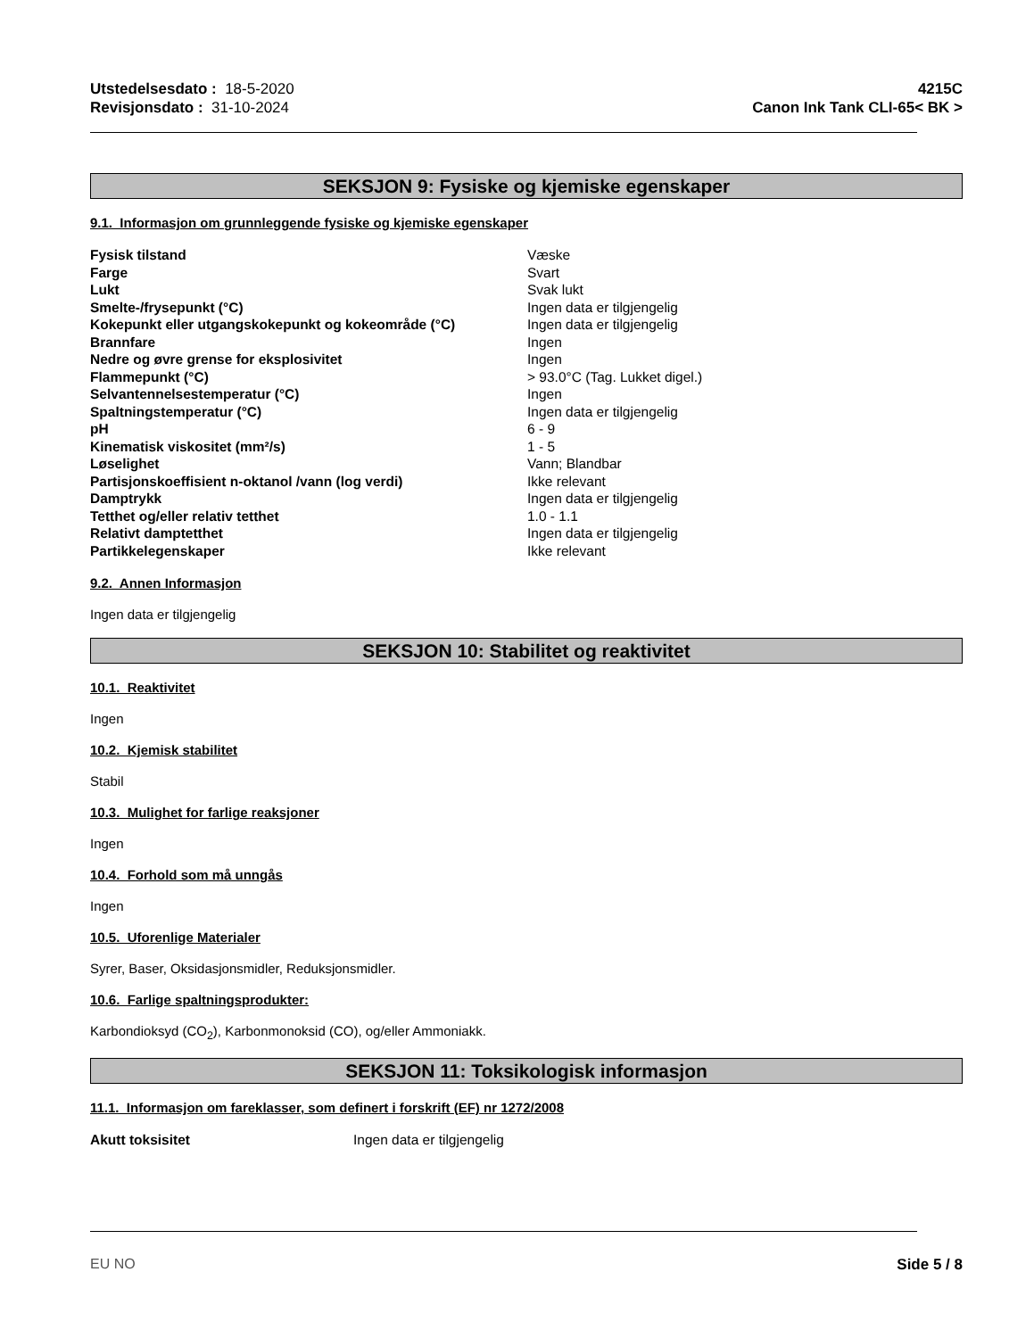Utstedelsesdato : 18-5-2020
Revisjonsdato : 31-10-2024
4215C
Canon Ink Tank CLI-65< BK >
SEKSJON 9: Fysiske og kjemiske egenskaper
9.1. Informasjon om grunnleggende fysiske og kjemiske egenskaper
| Fysisk tilstand | Væske |
| Farge | Svart |
| Lukt | Svak lukt |
| Smelte-/frysepunkt (°C) | Ingen data er tilgjengelig |
| Kokepunkt eller utgangskokepunkt og kokeområde (°C) | Ingen data er tilgjengelig |
| Brannfare | Ingen |
| Nedre og øvre grense for eksplosivitet | Ingen |
| Flammepunkt (°C) | > 93.0°C (Tag. Lukket digel.) |
| Selvantennelsestemperatur (°C) | Ingen |
| Spaltningstemperatur (°C) | Ingen data er tilgjengelig |
| pH | 6 - 9 |
| Kinematisk viskositet (mm²/s) | 1 - 5 |
| Løselighet | Vann; Blandbar |
| Partisjonskoeffisient n-oktanol /vann (log verdi) | Ikke relevant |
| Damptrykk | Ingen data er tilgjengelig |
| Tetthet og/eller relativ tetthet | 1.0 - 1.1 |
| Relativt damptetthet | Ingen data er tilgjengelig |
| Partikkelegenskaper | Ikke relevant |
9.2. Annen Informasjon
Ingen data er tilgjengelig
SEKSJON 10: Stabilitet og reaktivitet
10.1. Reaktivitet
Ingen
10.2. Kjemisk stabilitet
Stabil
10.3. Mulighet for farlige reaksjoner
Ingen
10.4. Forhold som må unngås
Ingen
10.5. Uforenlige Materialer
Syrer, Baser, Oksidasjonsmidler, Reduksjonsmidler.
10.6. Farlige spaltningsprodukter:
Karbondioksyd (CO<sub>2</sub>), Karbonmonoksid (CO), og/eller Ammoniakk.
SEKSJON 11: Toksikologisk informasjon
11.1. Informasjon om fareklasser, som definert i forskrift (EF) nr 1272/2008
| Akutt toksisitet | Ingen data er tilgjengelig |
EU NO Side 5 / 8